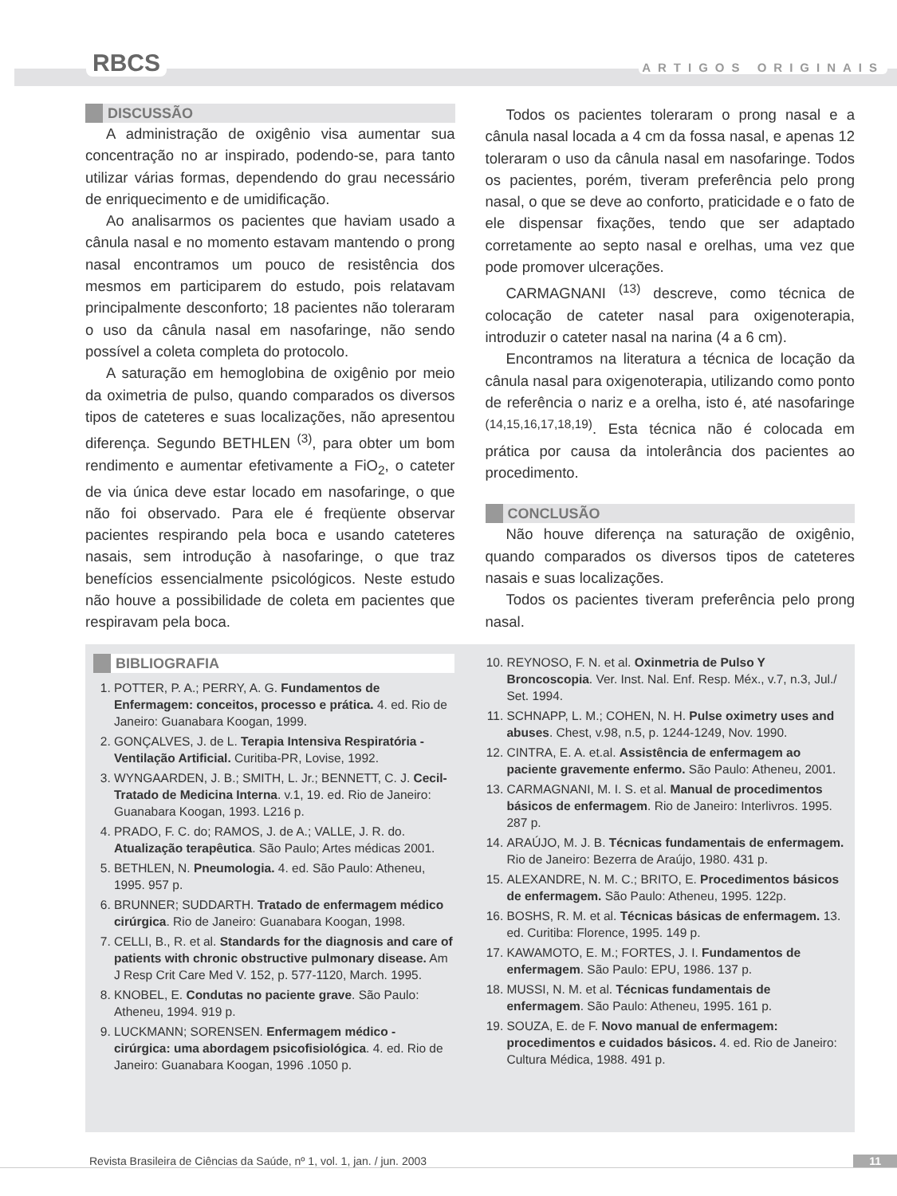RBCS ARTIGOS ORIGINAIS
DISCUSSÃO
A administração de oxigênio visa aumentar sua concentração no ar inspirado, podendo-se, para tanto utilizar várias formas, dependendo do grau necessário de enriquecimento e de umidificação.
Ao analisarmos os pacientes que haviam usado a cânula nasal e no momento estavam mantendo o prong nasal encontramos um pouco de resistência dos mesmos em participarem do estudo, pois relatavam principalmente desconforto; 18 pacientes não toleraram o uso da cânula nasal em nasofaringe, não sendo possível a coleta completa do protocolo.
A saturação em hemoglobina de oxigênio por meio da oximetria de pulso, quando comparados os diversos tipos de cateteres e suas localizações, não apresentou diferença. Segundo BETHLEN <sup>(3)</sup>, para obter um bom rendimento e aumentar efetivamente a FiO<sub>2</sub>, o cateter de via única deve estar locado em nasofaringe, o que não foi observado. Para ele é freqüente observar pacientes respirando pela boca e usando cateteres nasais, sem introdução à nasofaringe, o que traz benefícios essencialmente psicológicos. Neste estudo não houve a possibilidade de coleta em pacientes que respiravam pela boca.
Todos os pacientes toleraram o prong nasal e a cânula nasal locada a 4 cm da fossa nasal, e apenas 12 toleraram o uso da cânula nasal em nasofaringe. Todos os pacientes, porém, tiveram preferência pelo prong nasal, o que se deve ao conforto, praticidade e o fato de ele dispensar fixações, tendo que ser adaptado corretamente ao septo nasal e orelhas, uma vez que pode promover ulcerações.
CARMAGNANI <sup>(13)</sup> descreve, como técnica de colocação de cateter nasal para oxigenoterapia, introduzir o cateter nasal na narina (4 a 6 cm).
Encontramos na literatura a técnica de locação da cânula nasal para oxigenoterapia, utilizando como ponto de referência o nariz e a orelha, isto é, até nasofaringe <sup>(14,15,16,17,18,19)</sup>. Esta técnica não é colocada em prática por causa da intolerância dos pacientes ao procedimento.
CONCLUSÃO
Não houve diferença na saturação de oxigênio, quando comparados os diversos tipos de cateteres nasais e suas localizações.
Todos os pacientes tiveram preferência pelo prong nasal.
BIBLIOGRAFIA
1. POTTER, P. A.; PERRY, A. G. Fundamentos de Enfermagem: conceitos, processo e prática. 4. ed. Rio de Janeiro: Guanabara Koogan, 1999.
2. GONÇALVES, J. de L. Terapia Intensiva Respiratória - Ventilação Artificial. Curitiba-PR, Lovise, 1992.
3. WYNGAARDEN, J. B.; SMITH, L. Jr.; BENNETT, C. J. Cecil-Tratado de Medicina Interna. v.1, 19. ed. Rio de Janeiro: Guanabara Koogan, 1993. L216 p.
4. PRADO, F. C. do; RAMOS, J. de A.; VALLE, J. R. do. Atualização terapêutica. São Paulo; Artes médicas 2001.
5. BETHLEN, N. Pneumologia. 4. ed. São Paulo: Atheneu, 1995. 957 p.
6. BRUNNER; SUDDARTH. Tratado de enfermagem médico cirúrgica. Rio de Janeiro: Guanabara Koogan, 1998.
7. CELLI, B., R. et al. Standards for the diagnosis and care of patients with chronic obstructive pulmonary disease. Am J Resp Crit Care Med V. 152, p. 577-1120, March. 1995.
8. KNOBEL, E. Condutas no paciente grave. São Paulo: Atheneu, 1994. 919 p.
9. LUCKMANN; SORENSEN. Enfermagem médico - cirúrgica: uma abordagem psicofisiológica. 4. ed. Rio de Janeiro: Guanabara Koogan, 1996 .1050 p.
10. REYNOSO, F. N. et al. Oxinmetria de Pulso Y Broncoscopia. Ver. Inst. Nal. Enf. Resp. Méx., v.7, n.3, Jul./ Set. 1994.
11. SCHNAPP, L. M.; COHEN, N. H. Pulse oximetry uses and abuses. Chest, v.98, n.5, p. 1244-1249, Nov. 1990.
12. CINTRA, E. A. et.al. Assistência de enfermagem ao paciente gravemente enfermo. São Paulo: Atheneu, 2001.
13. CARMAGNANI, M. I. S. et al. Manual de procedimentos básicos de enfermagem. Rio de Janeiro: Interlivros. 1995. 287 p.
14. ARAÚJO, M. J. B. Técnicas fundamentais de enfermagem. Rio de Janeiro: Bezerra de Araújo, 1980. 431 p.
15. ALEXANDRE, N. M. C.; BRITO, E. Procedimentos básicos de enfermagem. São Paulo: Atheneu, 1995. 122p.
16. BOSHS, R. M. et al. Técnicas básicas de enfermagem. 13. ed. Curitiba: Florence, 1995. 149 p.
17. KAWAMOTO, E. M.; FORTES, J. I. Fundamentos de enfermagem. São Paulo: EPU, 1986. 137 p.
18. MUSSI, N. M. et al. Técnicas fundamentais de enfermagem. São Paulo: Atheneu, 1995. 161 p.
19. SOUZA, E. de F. Novo manual de enfermagem: procedimentos e cuidados básicos. 4. ed. Rio de Janeiro: Cultura Médica, 1988. 491 p.
Revista Brasileira de Ciências da Saúde, nº 1, vol. 1, jan. / jun. 2003 11